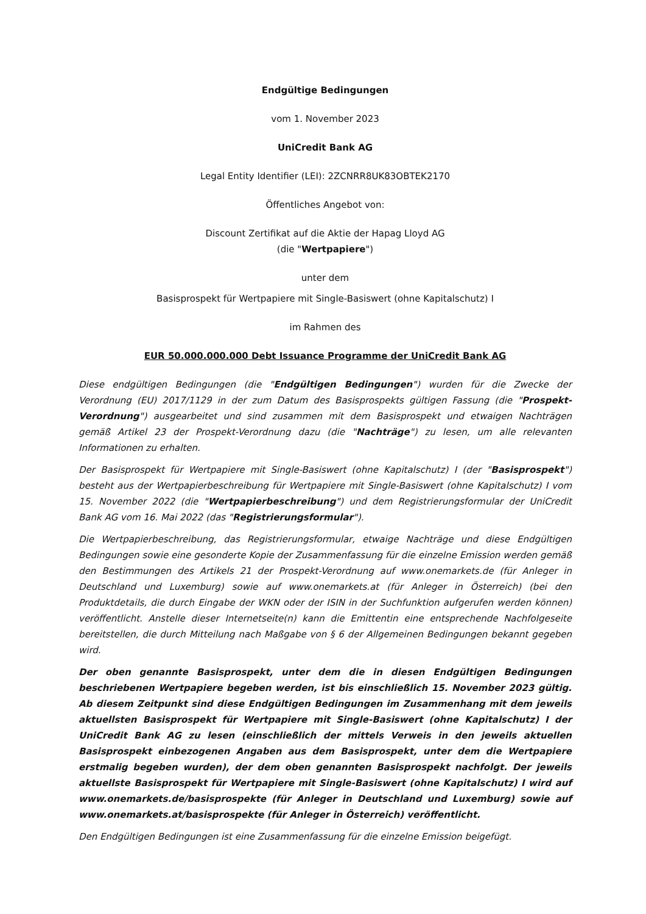Endgültige Bedingungen
vom 1. November 2023
UniCredit Bank AG
Legal Entity Identifier (LEI): 2ZCNRR8UK83OBTEK2170
Öffentliches Angebot von:
Discount Zertifikat auf die Aktie der Hapag Lloyd AG
(die "Wertpapiere")
unter dem
Basisprospekt für Wertpapiere mit Single-Basiswert (ohne Kapitalschutz) I
im Rahmen des
EUR 50.000.000.000 Debt Issuance Programme der UniCredit Bank AG
Diese endgültigen Bedingungen (die "Endgültigen Bedingungen") wurden für die Zwecke der Verordnung (EU) 2017/1129 in der zum Datum des Basisprospekts gültigen Fassung (die "Prospekt-Verordnung") ausgearbeitet und sind zusammen mit dem Basisprospekt und etwaigen Nachträgen gemäß Artikel 23 der Prospekt-Verordnung dazu (die "Nachträge") zu lesen, um alle relevanten Informationen zu erhalten.
Der Basisprospekt für Wertpapiere mit Single-Basiswert (ohne Kapitalschutz) I (der "Basisprospekt") besteht aus der Wertpapierbeschreibung für Wertpapiere mit Single-Basiswert (ohne Kapitalschutz) I vom 15. November 2022 (die "Wertpapierbeschreibung") und dem Registrierungsformular der UniCredit Bank AG vom 16. Mai 2022 (das "Registrierungsformular").
Die Wertpapierbeschreibung, das Registrierungsformular, etwaige Nachträge und diese Endgültigen Bedingungen sowie eine gesonderte Kopie der Zusammenfassung für die einzelne Emission werden gemäß den Bestimmungen des Artikels 21 der Prospekt-Verordnung auf www.onemarkets.de (für Anleger in Deutschland und Luxemburg) sowie auf www.onemarkets.at (für Anleger in Österreich) (bei den Produktdetails, die durch Eingabe der WKN oder der ISIN in der Suchfunktion aufgerufen werden können) veröffentlicht. Anstelle dieser Internetseite(n) kann die Emittentin eine entsprechende Nachfolgeseite bereitstellen, die durch Mitteilung nach Maßgabe von § 6 der Allgemeinen Bedingungen bekannt gegeben wird.
Der oben genannte Basisprospekt, unter dem die in diesen Endgültigen Bedingungen beschriebenen Wertpapiere begeben werden, ist bis einschließlich 15. November 2023 gültig. Ab diesem Zeitpunkt sind diese Endgültigen Bedingungen im Zusammenhang mit dem jeweils aktuellsten Basisprospekt für Wertpapiere mit Single-Basiswert (ohne Kapitalschutz) I der UniCredit Bank AG zu lesen (einschließlich der mittels Verweis in den jeweils aktuellen Basisprospekt einbezogenen Angaben aus dem Basisprospekt, unter dem die Wertpapiere erstmalig begeben wurden), der dem oben genannten Basisprospekt nachfolgt. Der jeweils aktuellste Basisprospekt für Wertpapiere mit Single-Basiswert (ohne Kapitalschutz) I wird auf www.onemarkets.de/basisprospekte (für Anleger in Deutschland und Luxemburg) sowie auf www.onemarkets.at/basisprospekte (für Anleger in Österreich) veröffentlicht.
Den Endgültigen Bedingungen ist eine Zusammenfassung für die einzelne Emission beigefügt.